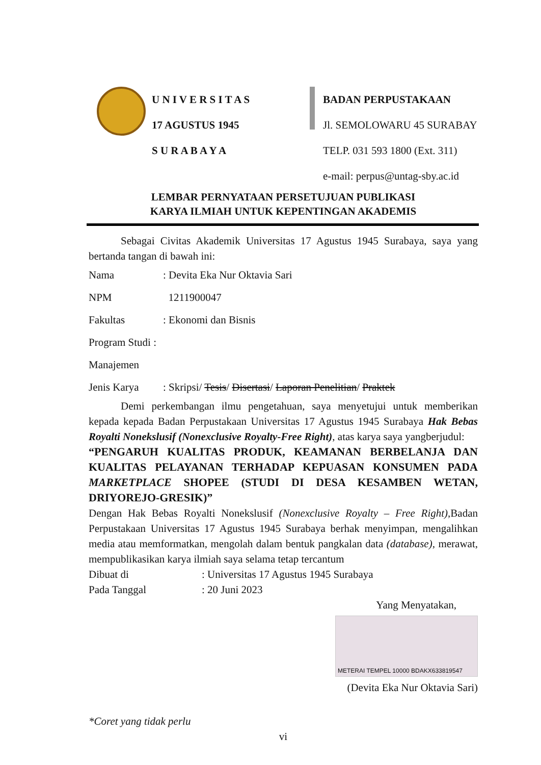U N I V E R S I T A S
17 AGUSTUS 1945
S U R A B A Y A
BADAN PERPUSTAKAAN
Jl. SEMOLOWARU 45 SURABAY
TELP. 031 593 1800 (Ext. 311)
e-mail: perpus@untag-sby.ac.id
LEMBAR PERNYATAAN PERSETUJUAN PUBLIKASI
KARYA ILMIAH UNTUK KEPENTINGAN AKADEMIS
   Sebagai Civitas Akademik Universitas 17 Agustus 1945 Surabaya, saya yang bertanda tangan di bawah ini:
Nama: Devita Eka Nur Oktavia Sari
NPM 1211900047
Fakultas: Ekonomi dan Bisnis
Program Studi : Manajemen
Jenis Karya: Skripsi/ Tesis/ Disertasi/ Laporan Penelitian/ Praktek
   Demi perkembangan ilmu pengetahuan, saya menyetujui untuk memberikan kepada kepada Badan Perpustakaan Universitas 17 Agustus 1945 Surabaya Hak Bebas Royalti Nonekslusif (Nonexclusive Royalty-Free Right), atas karya saya yangberjudul:
“PENGARUH KUALITAS PRODUK, KEAMANAN BERBELANJA DAN KUALITAS PELAYANAN TERHADAP KEPUASAN KONSUMEN PADA MARKETPLACE SHOPEE (STUDI DI DESA KESAMBEN WETAN, DRIYOREJO-GRESIK)”
Dengan Hak Bebas Royalti Nonekslusif (Nonexclusive Royalty – Free Right),Badan Perpustakaan Universitas 17 Agustus 1945 Surabaya berhak menyimpan, mengalihkan media atau memformatkan, mengolah dalam bentuk pangkalan data (database), merawat, mempublikasikan karya ilmiah saya selama tetap tercantum
Dibuat di: Universitas 17 Agustus 1945 Surabaya
Pada Tanggal: 20 Juni 2023
Yang Menyatakan,  
METERAI TEMPEL 10000 BDAKX633819547
(Devita Eka Nur Oktavia Sari)
*Coret yang tidak perlu
vi